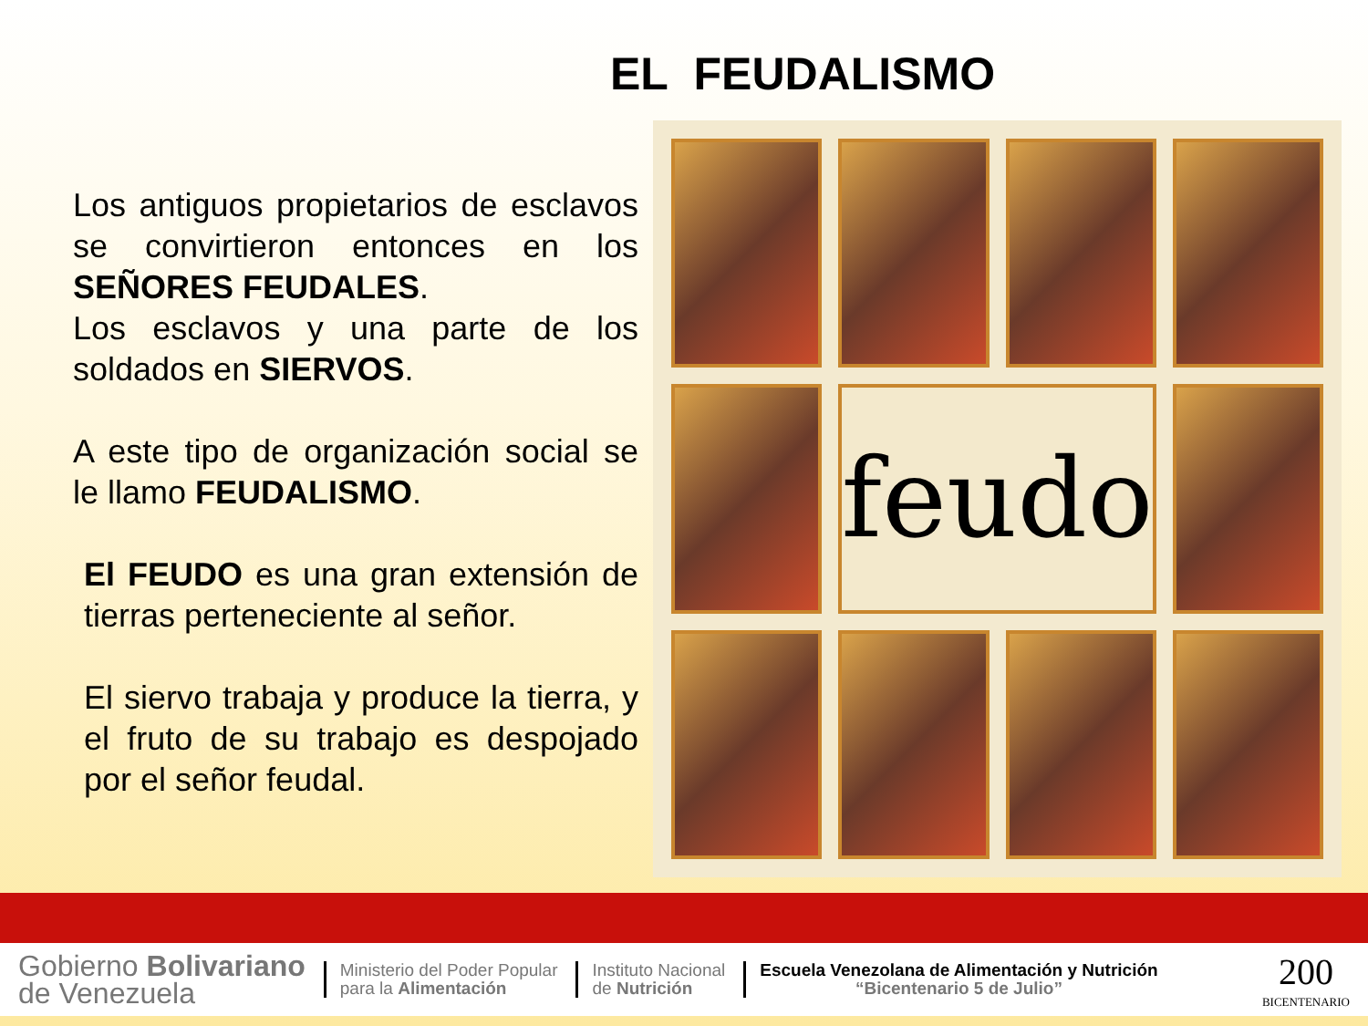EL FEUDALISMO
Los antiguos propietarios de esclavos se convirtieron entonces en los SEÑORES FEUDALES.
Los esclavos y una parte de los soldados en SIERVOS.
A este tipo de organización social se le llamo FEUDALISMO.
El FEUDO es una gran extensión de tierras perteneciente al señor.
El siervo trabaja y produce la tierra, y el fruto de su trabajo es despojado por el señor feudal.
feudo
Gobierno Bolivariano
de Venezuela
Ministerio del Poder Popular
para la Alimentación
Instituto Nacional
de Nutrición
Escuela Venezolana de Alimentación y Nutrición
“Bicentenario 5 de Julio”
200
BICENTENARIO